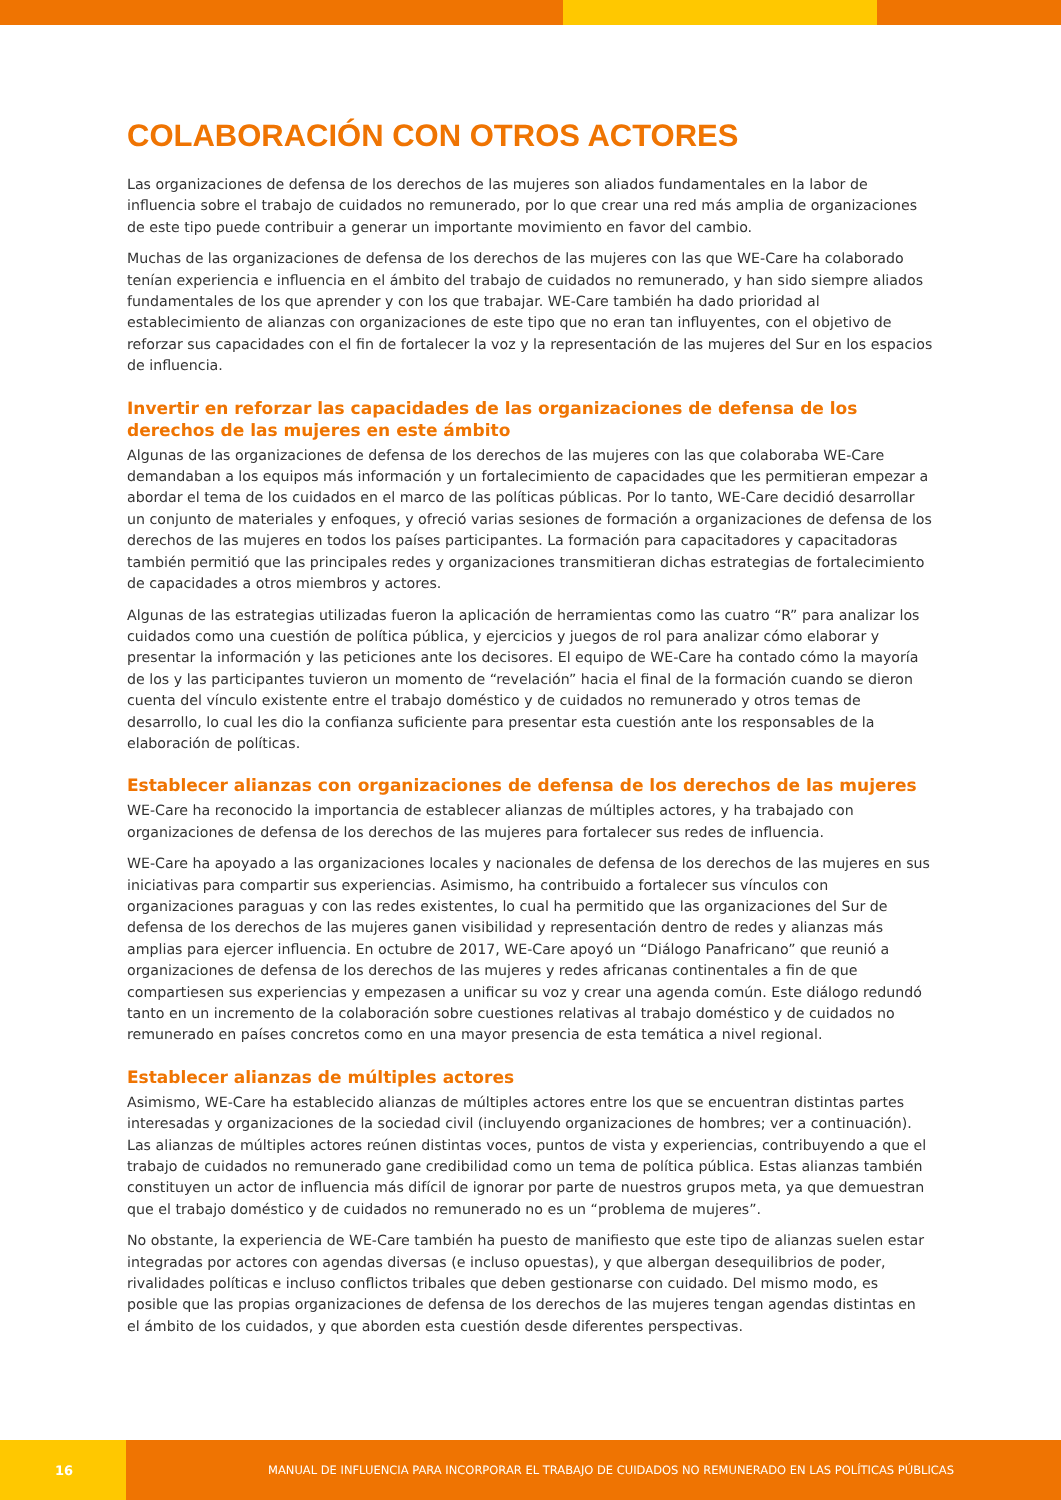COLABORACIÓN CON OTROS ACTORES
Las organizaciones de defensa de los derechos de las mujeres son aliados fundamentales en la labor de influencia sobre el trabajo de cuidados no remunerado, por lo que crear una red más amplia de organizaciones de este tipo puede contribuir a generar un importante movimiento en favor del cambio.
Muchas de las organizaciones de defensa de los derechos de las mujeres con las que WE-Care ha colaborado tenían experiencia e influencia en el ámbito del trabajo de cuidados no remunerado, y han sido siempre aliados fundamentales de los que aprender y con los que trabajar. WE-Care también ha dado prioridad al establecimiento de alianzas con organizaciones de este tipo que no eran tan influyentes, con el objetivo de reforzar sus capacidades con el fin de fortalecer la voz y la representación de las mujeres del Sur en los espacios de influencia.
Invertir en reforzar las capacidades de las organizaciones de defensa de los derechos de las mujeres en este ámbito
Algunas de las organizaciones de defensa de los derechos de las mujeres con las que colaboraba WE-Care demandaban a los equipos más información y un fortalecimiento de capacidades que les permitieran empezar a abordar el tema de los cuidados en el marco de las políticas públicas. Por lo tanto, WE-Care decidió desarrollar un conjunto de materiales y enfoques, y ofreció varias sesiones de formación a organizaciones de defensa de los derechos de las mujeres en todos los países participantes. La formación para capacitadores y capacitadoras también permitió que las principales redes y organizaciones transmitieran dichas estrategias de fortalecimiento de capacidades a otros miembros y actores.
Algunas de las estrategias utilizadas fueron la aplicación de herramientas como las cuatro “R” para analizar los cuidados como una cuestión de política pública, y ejercicios y juegos de rol para analizar cómo elaborar y presentar la información y las peticiones ante los decisores. El equipo de WE-Care ha contado cómo la mayoría de los y las participantes tuvieron un momento de “revelación” hacia el final de la formación cuando se dieron cuenta del vínculo existente entre el trabajo doméstico y de cuidados no remunerado y otros temas de desarrollo, lo cual les dio la confianza suficiente para presentar esta cuestión ante los responsables de la elaboración de políticas.
Establecer alianzas con organizaciones de defensa de los derechos de las mujeres
WE-Care ha reconocido la importancia de establecer alianzas de múltiples actores, y ha trabajado con organizaciones de defensa de los derechos de las mujeres para fortalecer sus redes de influencia.
WE-Care ha apoyado a las organizaciones locales y nacionales de defensa de los derechos de las mujeres en sus iniciativas para compartir sus experiencias. Asimismo, ha contribuido a fortalecer sus vínculos con organizaciones paraguas y con las redes existentes, lo cual ha permitido que las organizaciones del Sur de defensa de los derechos de las mujeres ganen visibilidad y representación dentro de redes y alianzas más amplias para ejercer influencia. En octubre de 2017, WE-Care apoyó un “Diálogo Panafricano” que reunió a organizaciones de defensa de los derechos de las mujeres y redes africanas continentales a fin de que compartiesen sus experiencias y empezasen a unificar su voz y crear una agenda común. Este diálogo redundó tanto en un incremento de la colaboración sobre cuestiones relativas al trabajo doméstico y de cuidados no remunerado en países concretos como en una mayor presencia de esta temática a nivel regional.
Establecer alianzas de múltiples actores
Asimismo, WE-Care ha establecido alianzas de múltiples actores entre los que se encuentran distintas partes interesadas y organizaciones de la sociedad civil (incluyendo organizaciones de hombres; ver a continuación). Las alianzas de múltiples actores reúnen distintas voces, puntos de vista y experiencias, contribuyendo a que el trabajo de cuidados no remunerado gane credibilidad como un tema de política pública. Estas alianzas también constituyen un actor de influencia más difícil de ignorar por parte de nuestros grupos meta, ya que demuestran que el trabajo doméstico y de cuidados no remunerado no es un “problema de mujeres”.
No obstante, la experiencia de WE-Care también ha puesto de manifiesto que este tipo de alianzas suelen estar integradas por actores con agendas diversas (e incluso opuestas), y que albergan desequilibrios de poder, rivalidades políticas e incluso conflictos tribales que deben gestionarse con cuidado. Del mismo modo, es posible que las propias organizaciones de defensa de los derechos de las mujeres tengan agendas distintas en el ámbito de los cuidados, y que aborden esta cuestión desde diferentes perspectivas.
16
MANUAL DE INFLUENCIA PARA INCORPORAR EL TRABAJO DE CUIDADOS NO REMUNERADO EN LAS POLÍTICAS PÚBLICAS